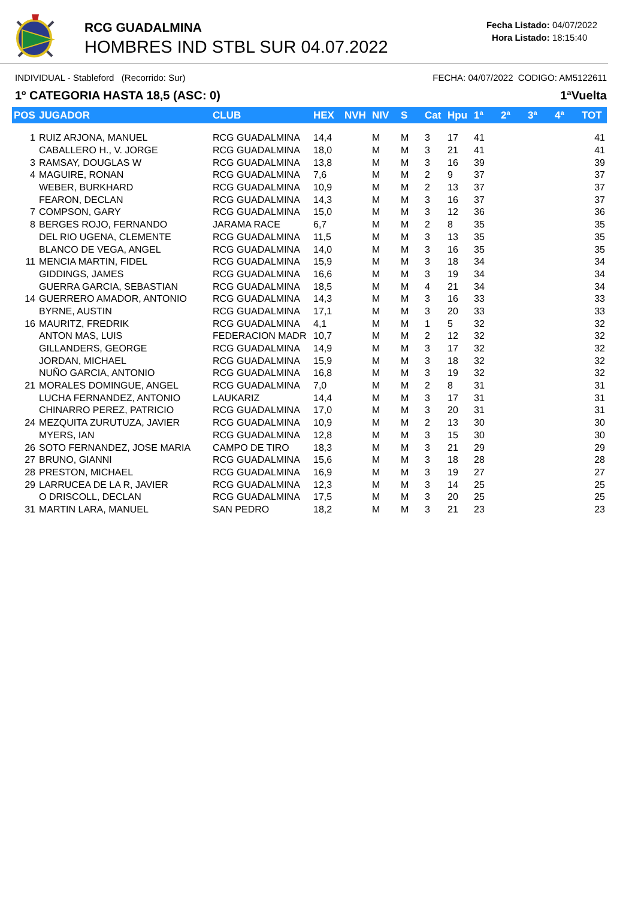RCG GUADALMINA
HOMBRES IND STBL SUR 04.07.2022
Fecha Listado: 04/07/2022
Hora Listado: 18:15:40
INDIVIDUAL - Stableford (Recorrido: Sur) FECHA: 04/07/2022 CODIGO: AM5122611
1º CATEGORIA HASTA 18,5 (ASC: 0) 1ªVuelta
| POS | JUGADOR | CLUB | HEX | NVH | NIV | S | Cat | Hpu | 1ª | 2ª | 3ª | 4ª | TOT |
| --- | --- | --- | --- | --- | --- | --- | --- | --- | --- | --- | --- | --- | --- |
| 1 | RUIZ ARJONA, MANUEL | RCG GUADALMINA | 14,4 | | M | M | 3 | 17 | 41 | | | | 41 |
| | CABALLERO H., V. JORGE | RCG GUADALMINA | 18,0 | | M | M | 3 | 21 | 41 | | | | 41 |
| 3 | RAMSAY, DOUGLAS W | RCG GUADALMINA | 13,8 | | M | M | 3 | 16 | 39 | | | | 39 |
| 4 | MAGUIRE, RONAN | RCG GUADALMINA | 7,6 | | M | M | 2 | 9 | 37 | | | | 37 |
| | WEBER, BURKHARD | RCG GUADALMINA | 10,9 | | M | M | 2 | 13 | 37 | | | | 37 |
| | FEARON, DECLAN | RCG GUADALMINA | 14,3 | | M | M | 3 | 16 | 37 | | | | 37 |
| 7 | COMPSON, GARY | RCG GUADALMINA | 15,0 | | M | M | 3 | 12 | 36 | | | | 36 |
| 8 | BERGES ROJO, FERNANDO | JARAMA RACE | 6,7 | | M | M | 2 | 8 | 35 | | | | 35 |
| | DEL RIO UGENA, CLEMENTE | RCG GUADALMINA | 11,5 | | M | M | 3 | 13 | 35 | | | | 35 |
| | BLANCO DE VEGA, ANGEL | RCG GUADALMINA | 14,0 | | M | M | 3 | 16 | 35 | | | | 35 |
| 11 | MENCIA MARTIN, FIDEL | RCG GUADALMINA | 15,9 | | M | M | 3 | 18 | 34 | | | | 34 |
| | GIDDINGS, JAMES | RCG GUADALMINA | 16,6 | | M | M | 3 | 19 | 34 | | | | 34 |
| | GUERRA GARCIA, SEBASTIAN | RCG GUADALMINA | 18,5 | | M | M | 4 | 21 | 34 | | | | 34 |
| 14 | GUERRERO AMADOR, ANTONIO | RCG GUADALMINA | 14,3 | | M | M | 3 | 16 | 33 | | | | 33 |
| | BYRNE, AUSTIN | RCG GUADALMINA | 17,1 | | M | M | 3 | 20 | 33 | | | | 33 |
| 16 | MAURITZ, FREDRIK | RCG GUADALMINA | 4,1 | | M | M | 1 | 5 | 32 | | | | 32 |
| | ANTON MAS, LUIS | FEDERACION MADR | 10,7 | | M | M | 2 | 12 | 32 | | | | 32 |
| | GILLANDERS, GEORGE | RCG GUADALMINA | 14,9 | | M | M | 3 | 17 | 32 | | | | 32 |
| | JORDAN, MICHAEL | RCG GUADALMINA | 15,9 | | M | M | 3 | 18 | 32 | | | | 32 |
| | NUÑO GARCIA, ANTONIO | RCG GUADALMINA | 16,8 | | M | M | 3 | 19 | 32 | | | | 32 |
| 21 | MORALES DOMINGUE, ANGEL | RCG GUADALMINA | 7,0 | | M | M | 2 | 8 | 31 | | | | 31 |
| | LUCHA FERNANDEZ, ANTONIO | LAUKARIZ | 14,4 | | M | M | 3 | 17 | 31 | | | | 31 |
| | CHINARRO PEREZ, PATRICIO | RCG GUADALMINA | 17,0 | | M | M | 3 | 20 | 31 | | | | 31 |
| 24 | MEZQUITA ZURUTUZA, JAVIER | RCG GUADALMINA | 10,9 | | M | M | 2 | 13 | 30 | | | | 30 |
| | MYERS, IAN | RCG GUADALMINA | 12,8 | | M | M | 3 | 15 | 30 | | | | 30 |
| 26 | SOTO FERNANDEZ, JOSE MARIA | CAMPO DE TIRO | 18,3 | | M | M | 3 | 21 | 29 | | | | 29 |
| 27 | BRUNO, GIANNI | RCG GUADALMINA | 15,6 | | M | M | 3 | 18 | 28 | | | | 28 |
| 28 | PRESTON, MICHAEL | RCG GUADALMINA | 16,9 | | M | M | 3 | 19 | 27 | | | | 27 |
| 29 | LARRUCEA DE LA R, JAVIER | RCG GUADALMINA | 12,3 | | M | M | 3 | 14 | 25 | | | | 25 |
| | O DRISCOLL, DECLAN | RCG GUADALMINA | 17,5 | | M | M | 3 | 20 | 25 | | | | 25 |
| 31 | MARTIN LARA, MANUEL | SAN PEDRO | 18,2 | | M | M | 3 | 21 | 23 | | | | 23 |